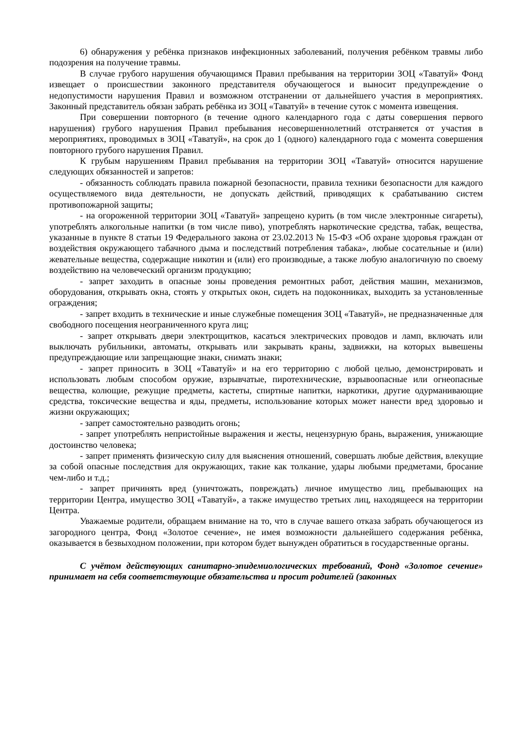6) обнаружения у ребёнка признаков инфекционных заболеваний, получения ребёнком травмы либо подозрения на получение травмы.
В случае грубого нарушения обучающимся Правил пребывания на территории ЗОЦ «Таватуй» Фонд извещает о происшествии законного представителя обучающегося и выносит предупреждение о недопустимости нарушения Правил и возможном отстранении от дальнейшего участия в мероприятиях. Законный представитель обязан забрать ребёнка из ЗОЦ «Таватуй» в течение суток с момента извещения.
При совершении повторного (в течение одного календарного года с даты совершения первого нарушения) грубого нарушения Правил пребывания несовершеннолетний отстраняется от участия в мероприятиях, проводимых в ЗОЦ «Таватуй», на срок до 1 (одного) календарного года с момента совершения повторного грубого нарушения Правил.
К грубым нарушениям Правил пребывания на территории ЗОЦ «Таватуй» относится нарушение следующих обязанностей и запретов:
- обязанность соблюдать правила пожарной безопасности, правила техники безопасности для каждого осуществляемого вида деятельности, не допускать действий, приводящих к срабатыванию систем противопожарной защиты;
- на огороженной территории ЗОЦ «Таватуй» запрещено курить (в том числе электронные сигареты), употреблять алкогольные напитки (в том числе пиво), употреблять наркотические средства, табак, вещества, указанные в пункте 8 статьи 19 Федерального закона от 23.02.2013 № 15-ФЗ «Об охране здоровья граждан от воздействия окружающего табачного дыма и последствий потребления табака», любые сосательные и (или) жевательные вещества, содержащие никотин и (или) его производные, а также любую аналогичную по своему воздействию на человеческий организм продукцию;
- запрет заходить в опасные зоны проведения ремонтных работ, действия машин, механизмов, оборудования, открывать окна, стоять у открытых окон, сидеть на подоконниках, выходить за установленные ограждения;
- запрет входить в технические и иные служебные помещения ЗОЦ «Таватуй», не предназначенные для свободного посещения неограниченного круга лиц;
- запрет открывать двери электрощитков, касаться электрических проводов и ламп, включать или выключать рубильники, автоматы, открывать или закрывать краны, задвижки, на которых вывешены предупреждающие или запрещающие знаки, снимать знаки;
- запрет приносить в ЗОЦ «Таватуй» и на его территорию с любой целью, демонстрировать и использовать любым способом оружие, взрывчатые, пиротехнические, взрывоопасные или огнеопасные вещества, колющие, режущие предметы, кастеты, спиртные напитки, наркотики, другие одурманивающие средства, токсические вещества и яды, предметы, использование которых может нанести вред здоровью и жизни окружающих;
- запрет самостоятельно разводить огонь;
- запрет употреблять непристойные выражения и жесты, нецензурную брань, выражения, унижающие достоинство человека;
- запрет применять физическую силу для выяснения отношений, совершать любые действия, влекущие за собой опасные последствия для окружающих, такие как толкание, удары любыми предметами, бросание чем-либо и т.д.;
- запрет причинять вред (уничтожать, повреждать) личное имущество лиц, пребывающих на территории Центра, имущество ЗОЦ «Таватуй», а также имущество третьих лиц, находящееся на территории Центра.
Уважаемые родители, обращаем внимание на то, что в случае вашего отказа забрать обучающегося из загородного центра, Фонд «Золотое сечение», не имея возможности дальнейшего содержания ребёнка, оказывается в безвыходном положении, при котором будет вынужден обратиться в государственные органы.
С учётом действующих санитарно-эпидемиологических требований, Фонд «Золотое сечение» принимает на себя соответствующие обязательства и просит родителей (законных